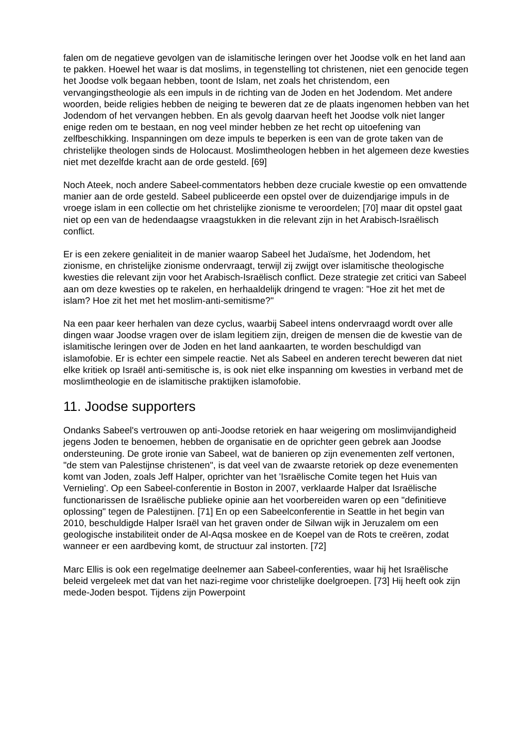falen om de negatieve gevolgen van de islamitische leringen over het Joodse volk en het land aan te pakken. Hoewel het waar is dat moslims, in tegenstelling tot christenen, niet een genocide tegen het Joodse volk begaan hebben, toont de Islam, net zoals het christendom, een vervangingstheologie als een impuls in de richting van de Joden en het Jodendom. Met andere woorden, beide religies hebben de neiging te beweren dat ze de plaats ingenomen hebben van het Jodendom of het vervangen hebben. En als gevolg daarvan heeft het Joodse volk niet langer enige reden om te bestaan, en nog veel minder hebben ze het recht op uitoefening van zelfbeschikking. Inspanningen om deze impuls te beperken is een van de grote taken van de christelijke theologen sinds de Holocaust. Moslimtheologen hebben in het algemeen deze kwesties niet met dezelfde kracht aan de orde gesteld. [69]
Noch Ateek, noch andere Sabeel-commentators hebben deze cruciale kwestie op een omvattende manier aan de orde gesteld. Sabeel publiceerde een opstel over de duizendjarige impuls in de vroege islam in een collectie om het christelijke zionisme te veroordelen; [70] maar dit opstel gaat niet op een van de hedendaagse vraagstukken in die relevant zijn in het Arabisch-Israëlisch conflict.
Er is een zekere genialiteit in de manier waarop Sabeel het Judaïsme, het Jodendom, het zionisme, en christelijke zionisme ondervraagt, terwijl zij zwijgt over islamitische theologische kwesties die relevant zijn voor het Arabisch-Israëlisch conflict. Deze strategie zet critici van Sabeel aan om deze kwesties op te rakelen, en herhaaldelijk dringend te vragen: "Hoe zit het met de islam? Hoe zit het met het moslim-anti-semitisme?"
Na een paar keer herhalen van deze cyclus, waarbij Sabeel intens ondervraagd wordt over alle dingen waar Joodse vragen over de islam legitiem zijn, dreigen de mensen die de kwestie van de islamitische leringen over de Joden en het land aankaarten, te worden beschuldigd van islamofobie. Er is echter een simpele reactie. Net als Sabeel en anderen terecht beweren dat niet elke kritiek op Israël anti-semitische is, is ook niet elke inspanning om kwesties in verband met de moslimtheologie en de islamitische praktijken islamofobie.
11. Joodse supporters
Ondanks Sabeel's vertrouwen op anti-Joodse retoriek en haar weigering om moslimvijandigheid jegens Joden te benoemen, hebben de organisatie en de oprichter geen gebrek aan Joodse ondersteuning. De grote ironie van Sabeel, wat de banieren op zijn evenementen zelf vertonen, "de stem van Palestijnse christenen", is dat veel van de zwaarste retoriek op deze evenementen komt van Joden, zoals Jeff Halper, oprichter van het 'Israëlische Comite tegen het Huis van Vernieling'. Op een Sabeel-conferentie in Boston in 2007, verklaarde Halper dat Israëlische functionarissen de Israëlische publieke opinie aan het voorbereiden waren op een "definitieve oplossing" tegen de Palestijnen. [71] En op een Sabeelconferentie in Seattle in het begin van 2010, beschuldigde Halper Israël van het graven onder de Silwan wijk in Jeruzalem om een geologische instabiliteit onder de Al-Aqsa moskee en de Koepel van de Rots te creëren, zodat wanneer er een aardbeving komt, de structuur zal instorten. [72]
Marc Ellis is ook een regelmatige deelnemer aan Sabeel-conferenties, waar hij het Israëlische beleid vergeleek met dat van het nazi-regime voor christelijke doelgroepen. [73] Hij heeft ook zijn mede-Joden bespot. Tijdens zijn Powerpoint